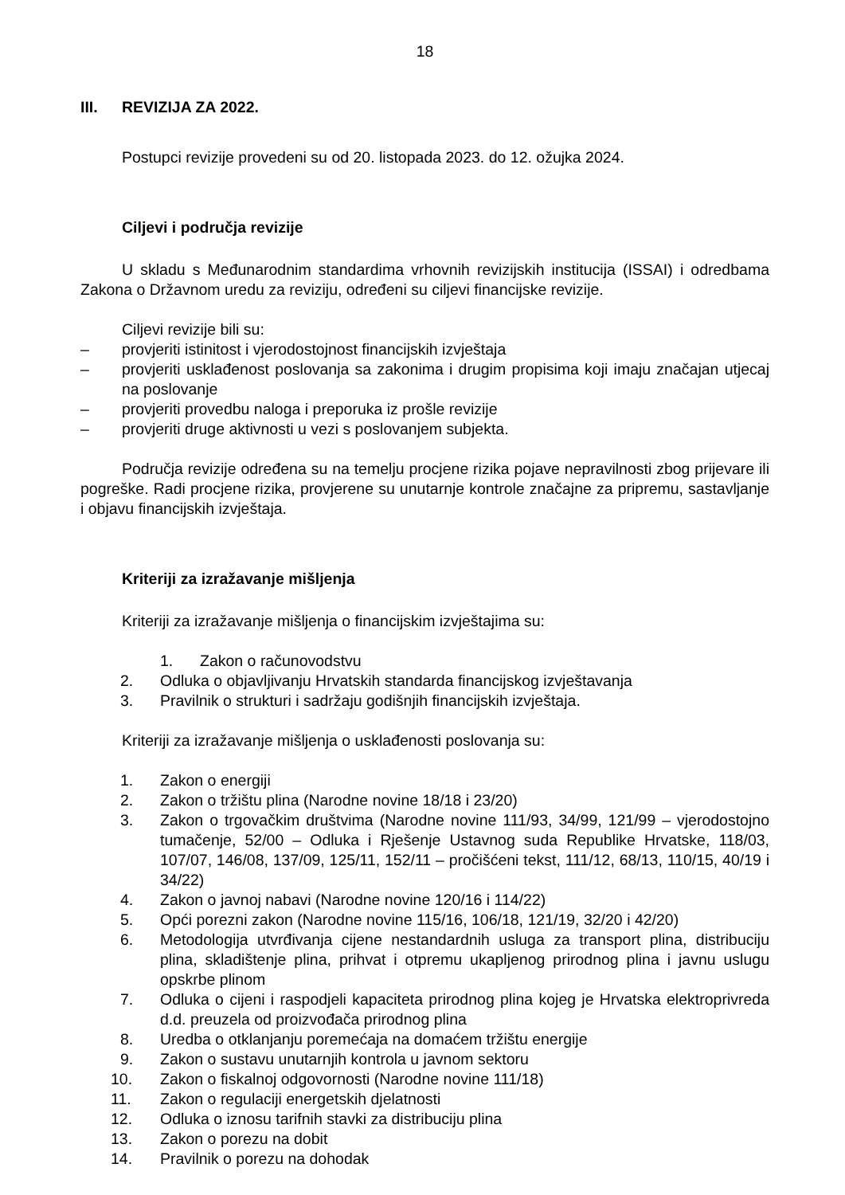18
III. REVIZIJA ZA 2022.
Postupci revizije provedeni su od 20. listopada 2023. do 12. ožujka 2024.
Ciljevi i područja revizije
U skladu s Međunarodnim standardima vrhovnih revizijskih institucija (ISSAI) i odredbama Zakona o Državnom uredu za reviziju, određeni su ciljevi financijske revizije.
Ciljevi revizije bili su:
– provjeriti istinitost i vjerodostojnost financijskih izvještaja
– provjeriti usklađenost poslovanja sa zakonima i drugim propisima koji imaju značajan utjecaj na poslovanje
– provjeriti provedbu naloga i preporuka iz prošle revizije
– provjeriti druge aktivnosti u vezi s poslovanjem subjekta.
Područja revizije određena su na temelju procjene rizika pojave nepravilnosti zbog prijevare ili pogreške. Radi procjene rizika, provjerene su unutarnje kontrole značajne za pripremu, sastavljanje i objavu financijskih izvještaja.
Kriteriji za izražavanje mišljenja
Kriteriji za izražavanje mišljenja o financijskim izvještajima su:
1. Zakon o računovodstvu
2. Odluka o objavljivanju Hrvatskih standarda financijskog izvještavanja
3. Pravilnik o strukturi i sadržaju godišnjih financijskih izvještaja.
Kriteriji za izražavanje mišljenja o usklađenosti poslovanja su:
1. Zakon o energiji
2. Zakon o tržištu plina (Narodne novine 18/18 i 23/20)
3. Zakon o trgovačkim društvima (Narodne novine 111/93, 34/99, 121/99 – vjerodostojno tumačenje, 52/00 – Odluka i Rješenje Ustavnog suda Republike Hrvatske, 118/03, 107/07, 146/08, 137/09, 125/11, 152/11 – pročišćeni tekst, 111/12, 68/13, 110/15, 40/19 i 34/22)
4. Zakon o javnoj nabavi (Narodne novine 120/16 i 114/22)
5. Opći porezni zakon (Narodne novine 115/16, 106/18, 121/19, 32/20 i 42/20)
6. Metodologija utvrđivanja cijene nestandardnih usluga za transport plina, distribuciju plina, skladištenje plina, prihvat i otpremu ukapljenog prirodnog plina i javnu uslugu opskrbe plinom
7. Odluka o cijeni i raspodjeli kapaciteta prirodnog plina kojeg je Hrvatska elektroprivreda d.d. preuzela od proizvođača prirodnog plina
8. Uredba o otklanjanju poremećaja na domaćem tržištu energije
9. Zakon o sustavu unutarnjih kontrola u javnom sektoru
10. Zakon o fiskalnoj odgovornosti (Narodne novine 111/18)
11. Zakon o regulaciji energetskih djelatnosti
12. Odluka o iznosu tarifnih stavki za distribuciju plina
13. Zakon o porezu na dobit
14. Pravilnik o porezu na dohodak